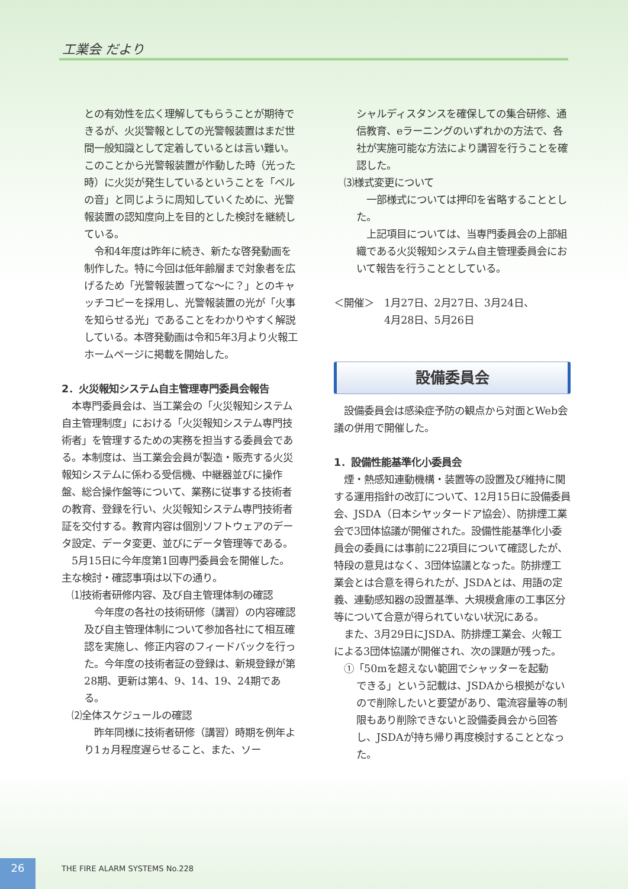工業会 だより
との有効性を広く理解してもらうことが期待できるが、火災警報としての光警報装置はまだ世間一般知識として定着しているとは言い難い。このことから光警報装置が作動した時（光った時）に火災が発生しているということを「ベルの音」と同じように周知していくために、光警報装置の認知度向上を目的とした検討を継続している。
　令和4年度は昨年に続き、新たな啓発動画を制作した。特に今回は低年齢層まで対象者を広げるため「光警報装置ってな〜に？」とのキャッチコピーを採用し、光警報装置の光が「火事を知らせる光」であることをわかりやすく解説している。本啓発動画は令和5年3月より火報工ホームページに掲載を開始した。
2．火災報知システム自主管理専門委員会報告
　本専門委員会は、当工業会の「火災報知システム自主管理制度」における「火災報知システム専門技術者」を管理するための実務を担当する委員会である。本制度は、当工業会会員が製造・販売する火災報知システムに係わる受信機、中継器並びに操作盤、総合操作盤等について、業務に従事する技術者の教育、登録を行い、火災報知システム専門技術者証を交付する。教育内容は個別ソフトウェアのデータ設定、データ変更、並びにデータ管理等である。
　5月15日に今年度第1回専門委員会を開催した。主な検討・確認事項は以下の通り。
　⑴技術者研修内容、及び自主管理体制の確認
　今年度の各社の技術研修（講習）の内容確認及び自主管理体制について参加各社にて相互確認を実施し、修正内容のフィードバックを行った。今年度の技術者証の登録は、新規登録が第28期、更新は第4、9、14、19、24期である。
　⑵全体スケジュールの確認
　昨年同様に技術者研修（講習）時期を例年より1ヵ月程度遅らせること、また、ソー
シャルディスタンスを確保しての集合研修、通信教育、eラーニングのいずれかの方法で、各社が実施可能な方法により講習を行うことを確認した。
　⑶様式変更について
　一部様式については押印を省略することとした。
　上記項目については、当専門委員会の上部組織である火災報知システム自主管理委員会において報告を行うこととしている。
＜開催＞　1月27日、2月27日、3月24日、
　　　　　4月28日、5月26日
設備委員会
　設備委員会は感染症予防の観点から対面とWeb会議の併用で開催した。
1．設備性能基準化小委員会
　煙・熱感知連動機構・装置等の設置及び維持に関する運用指針の改訂について、12月15日に設備委員会、JSDA（日本シヤッタードア協会）、防排煙工業会で3団体協議が開催された。設備性能基準化小委員会の委員には事前に22項目について確認したが、特段の意見はなく、3団体協議となった。防排煙工業会とは合意を得られたが、JSDAとは、用語の定義、連動感知器の設置基準、大規模倉庫の工事区分等について合意が得られていない状況にある。
　また、3月29日にJSDA、防排煙工業会、火報工による3団体協議が開催され、次の課題が残った。
　①「50mを超えない範囲でシャッターを起動
できる」という記載は、JSDAから根拠がないので削除したいと要望があり、電流容量等の制限もあり削除できないと設備委員会から回答し、JSDAが持ち帰り再度検討することとなった。
26 THE FIRE ALARM SYSTEMS No.228